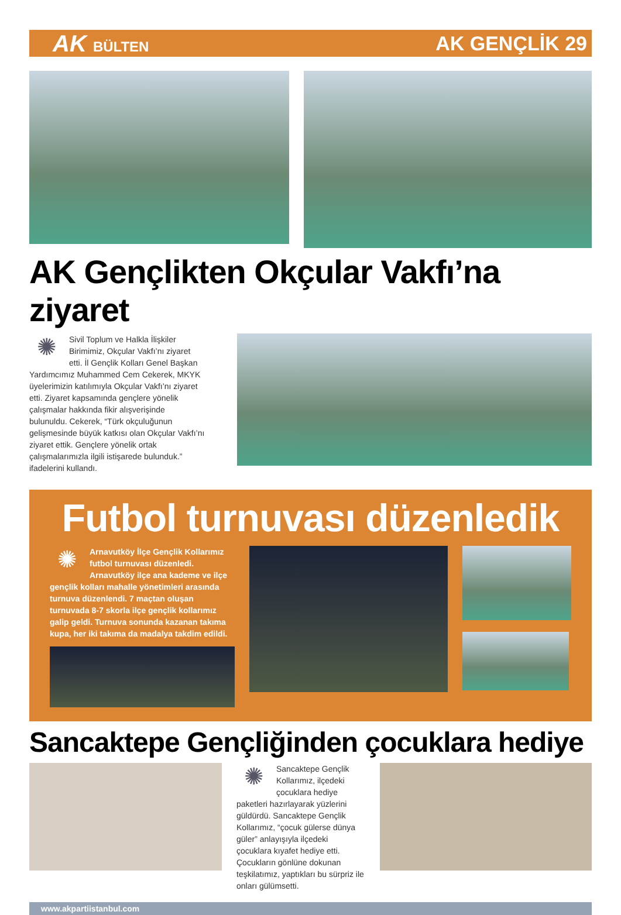AK BÜLTEN
AK GENÇLİK 29
AK Gençlikten Okçular Vakfı’na ziyaret
✺
Sivil Toplum ve Halkla İlişkiler Birimimiz, Okçular Vakfı’nı ziyaret etti. İl Gençlik Kolları Genel Başkan Yardımcımız Muhammed Cem Cekerek, MKYK üyelerimizin katılımıyla Okçular Vakfı’nı ziyaret etti. Ziyaret kapsamında gençlere yönelik çalışmalar hakkında fikir alışverişinde bulunuldu. Cekerek, “Türk okçuluğunun gelişmesinde büyük katkısı olan Okçular Vakfı’nı ziyaret ettik. Gençlere yönelik ortak çalışmalarımızla ilgili istişarede bulunduk.” ifadelerini kullandı.
Futbol turnuvası düzenledik
✺
Arnavutköy İlçe Gençlik Kollarımız futbol turnuvası düzenledi. Arnavutköy ilçe ana kademe ve ilçe gençlik kolları mahalle yönetimleri arasında turnuva düzenlendi. 7 maçtan oluşan turnuvada 8-7 skorla ilçe gençlik kollarımız galip geldi. Turnuva sonunda kazanan takıma kupa, her iki takıma da madalya takdim edildi.
Sancaktepe Gençliğinden çocuklara hediye
✺
Sancaktepe Gençlik Kollarımız, ilçedeki çocuklara hediye paketleri hazırlayarak yüzlerini güldürdü. Sancaktepe Gençlik Kollarımız, “çocuk gülerse dünya güler” anlayışıyla ilçedeki çocuklara kıyafet hediye etti. Çocukların gönlüne dokunan teşkilatımız, yaptıkları bu sürpriz ile onları gülümsetti.
www.akpartiistanbul.com